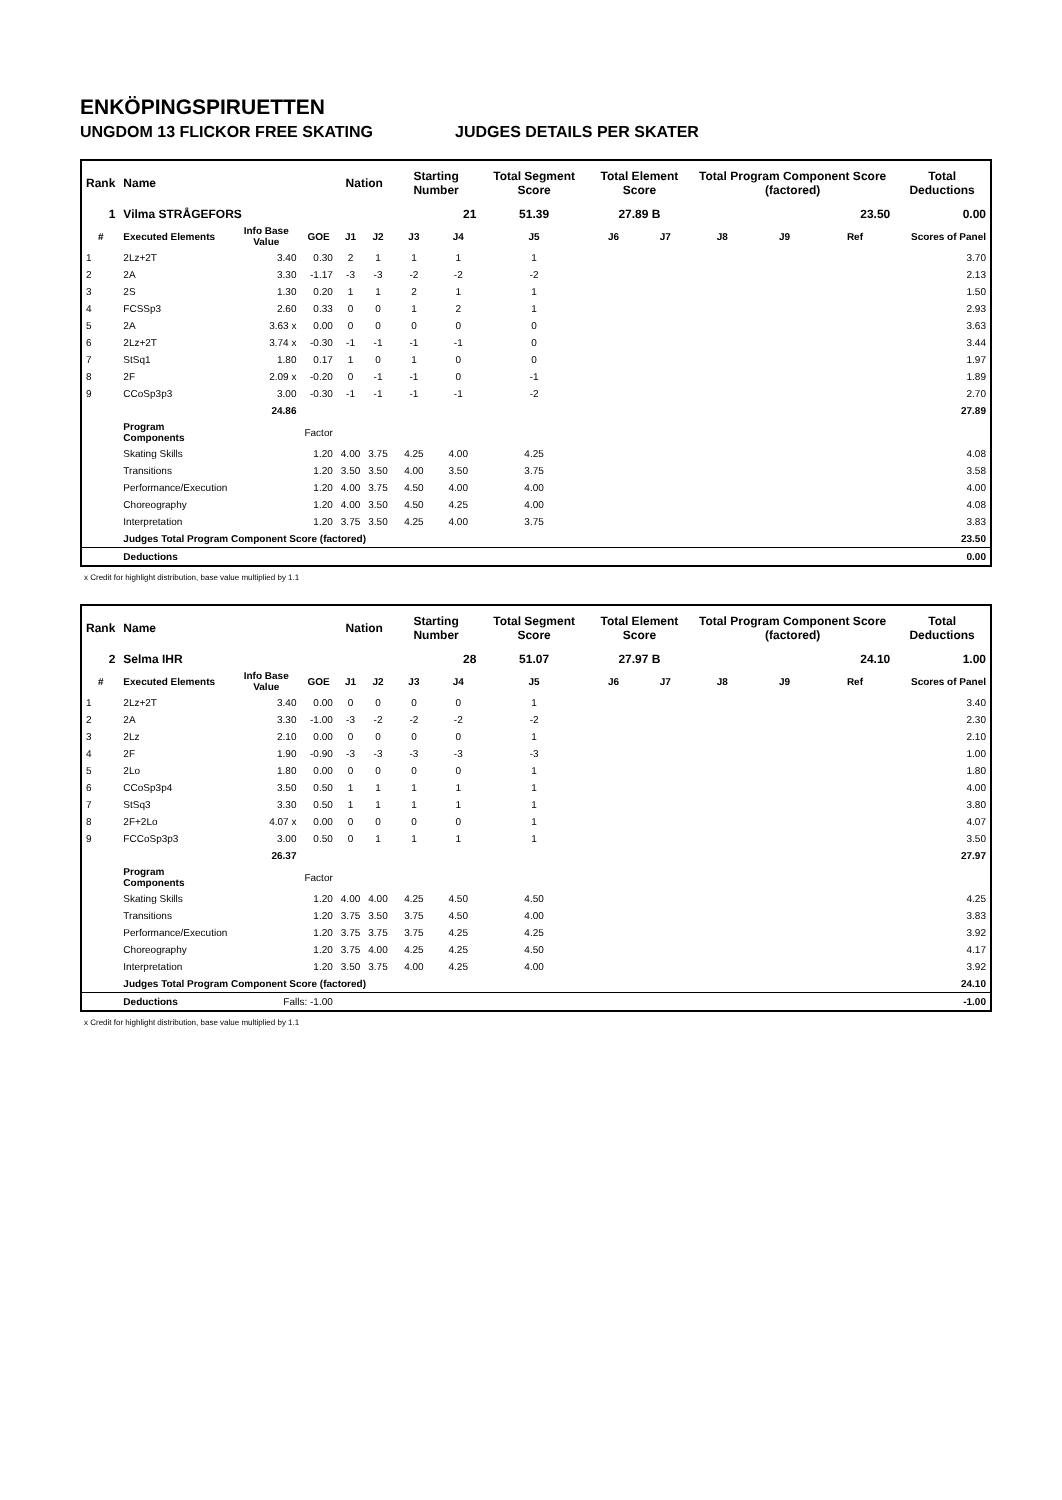ENKÖPINGSPIRUETTEN
UNGDOM 13 FLICKOR FREE SKATING JUDGES DETAILS PER SKATER
| Rank | Name | | | Nation | | Starting Number | | Total Segment Score | Total Element Score | | Total Program Component Score (factored) | | | Total Deductions |
| --- | --- | --- | --- | --- | --- | --- | --- | --- | --- | --- | --- | --- | --- | --- |
| 1 | Vilma STRÅGEFORS | | | | | 21 | | 51.39 | 27.89 B | | 23.50 | | | 0.00 |
| # | Executed Elements | Info Base Value | GOE | J1 | J2 | J3 | J4 | J5 | J6 | J7 | J8 | J9 | Ref | Scores of Panel |
| 1 | 2Lz+2T | 3.40 | 0.30 | 2 | 1 | 1 | 1 | 1 | | | | | | 3.70 |
| 2 | 2A | 3.30 | -1.17 | -3 | -3 | -2 | -2 | -2 | | | | | | 2.13 |
| 3 | 2S | 1.30 | 0.20 | 1 | 1 | 2 | 1 | 1 | | | | | | 1.50 |
| 4 | FCSSp3 | 2.60 | 0.33 | 0 | 0 | 1 | 2 | 1 | | | | | | 2.93 |
| 5 | 2A | 3.63 x | 0.00 | 0 | 0 | 0 | 0 | 0 | | | | | | 3.63 |
| 6 | 2Lz+2T | 3.74 x | -0.30 | -1 | -1 | -1 | -1 | 0 | | | | | | 3.44 |
| 7 | StSq1 | 1.80 | 0.17 | 1 | 0 | 1 | 0 | 0 | | | | | | 1.97 |
| 8 | 2F | 2.09 x | -0.20 | 0 | -1 | -1 | 0 | -1 | | | | | | 1.89 |
| 9 | CCoSp3p3 | 3.00 | -0.30 | -1 | -1 | -1 | -1 | -2 | | | | | | 2.70 |
| | | 24.86 | | | | | | | | | | | | 27.89 |
| | Program Components | | Factor | | | | | | | | | | | |
| | Skating Skills | | 1.20 | 4.00 | 3.75 | 4.25 | 4.00 | 4.25 | | | | | | 4.08 |
| | Transitions | | 1.20 | 3.50 | 3.50 | 4.00 | 3.50 | 3.75 | | | | | | 3.58 |
| | Performance/Execution | | 1.20 | 4.00 | 3.75 | 4.50 | 4.00 | 4.00 | | | | | | 4.00 |
| | Choreography | | 1.20 | 4.00 | 3.50 | 4.50 | 4.25 | 4.00 | | | | | | 4.08 |
| | Interpretation | | 1.20 | 3.75 | 3.50 | 4.25 | 4.00 | 3.75 | | | | | | 3.83 |
| | Judges Total Program Component Score (factored) | | | | | | | | | | | | | 23.50 |
| | Deductions | | | | | | | | | | | | | 0.00 |
x Credit for highlight distribution, base value multiplied by 1.1
| Rank | Name | | | Nation | | Starting Number | | Total Segment Score | Total Element Score | | Total Program Component Score (factored) | | | Total Deductions |
| --- | --- | --- | --- | --- | --- | --- | --- | --- | --- | --- | --- | --- | --- | --- |
| 2 | Selma IHR | | | | | 28 | | 51.07 | 27.97 B | | 24.10 | | | 1.00 |
| # | Executed Elements | Info Base Value | GOE | J1 | J2 | J3 | J4 | J5 | J6 | J7 | J8 | J9 | Ref | Scores of Panel |
| 1 | 2Lz+2T | 3.40 | 0.00 | 0 | 0 | 0 | 0 | 1 | | | | | | 3.40 |
| 2 | 2A | 3.30 | -1.00 | -3 | -2 | -2 | -2 | -2 | | | | | | 2.30 |
| 3 | 2Lz | 2.10 | 0.00 | 0 | 0 | 0 | 0 | 1 | | | | | | 2.10 |
| 4 | 2F | 1.90 | -0.90 | -3 | -3 | -3 | -3 | -3 | | | | | | 1.00 |
| 5 | 2Lo | 1.80 | 0.00 | 0 | 0 | 0 | 0 | 1 | | | | | | 1.80 |
| 6 | CCoSp3p4 | 3.50 | 0.50 | 1 | 1 | 1 | 1 | 1 | | | | | | 4.00 |
| 7 | StSq3 | 3.30 | 0.50 | 1 | 1 | 1 | 1 | 1 | | | | | | 3.80 |
| 8 | 2F+2Lo | 4.07 x | 0.00 | 0 | 0 | 0 | 0 | 1 | | | | | | 4.07 |
| 9 | FCCoSp3p3 | 3.00 | 0.50 | 0 | 1 | 1 | 1 | 1 | | | | | | 3.50 |
| | | 26.37 | | | | | | | | | | | | 27.97 |
| | Program Components | | Factor | | | | | | | | | | | |
| | Skating Skills | | 1.20 | 4.00 | 4.00 | 4.25 | 4.50 | 4.50 | | | | | | 4.25 |
| | Transitions | | 1.20 | 3.75 | 3.50 | 3.75 | 4.50 | 4.00 | | | | | | 3.83 |
| | Performance/Execution | | 1.20 | 3.75 | 3.75 | 3.75 | 4.25 | 4.25 | | | | | | 3.92 |
| | Choreography | | 1.20 | 3.75 | 4.00 | 4.25 | 4.25 | 4.50 | | | | | | 4.17 |
| | Interpretation | | 1.20 | 3.50 | 3.75 | 4.00 | 4.25 | 4.00 | | | | | | 3.92 |
| | Judges Total Program Component Score (factored) | | | | | | | | | | | | | 24.10 |
| | Deductions | Falls: -1.00 | | | | | | | | | | | | -1.00 |
x Credit for highlight distribution, base value multiplied by 1.1